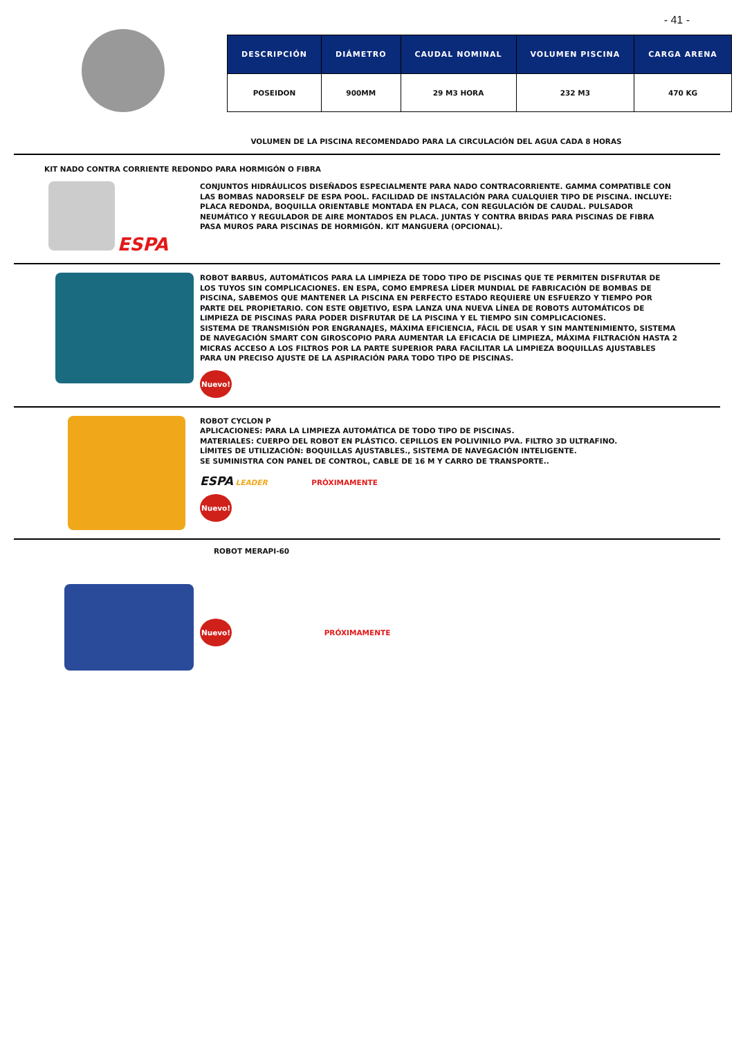- 41 -
| DESCRIPCIÓN | DIÁMETRO | CAUDAL NOMINAL | VOLUMEN PISCINA | CARGA ARENA |
| --- | --- | --- | --- | --- |
| POSEIDON | 900MM | 29 M3 HORA | 232 M3 | 470 KG |
VOLUMEN DE LA PISCINA RECOMENDADO PARA LA CIRCULACIÓN DEL AGUA CADA 8 HORAS
KIT NADO CONTRA CORRIENTE REDONDO PARA HORMIGÓN O FIBRA
ESPA
CONJUNTOS HIDRÁULICOS DISEÑADOS ESPECIALMENTE PARA NADO CONTRACORRIENTE. GAMMA COMPATIBLE CON LAS BOMBAS NADORSELF DE ESPA POOL. FACILIDAD DE INSTALACIÓN PARA CUALQUIER TIPO DE PISCINA. INCLUYE: PLACA REDONDA, BOQUILLA ORIENTABLE MONTADA EN PLACA, CON REGULACIÓN DE CAUDAL. PULSADOR NEUMÁTICO Y REGULADOR DE AIRE MONTADOS EN PLACA. JUNTAS Y CONTRA BRIDAS PARA PISCINAS DE FIBRA PASA MUROS PARA PISCINAS DE HORMIGÓN. KIT MANGUERA (OPCIONAL).
ROBOT BARBUS, AUTOMÁTICOS PARA LA LIMPIEZA DE TODO TIPO DE PISCINAS QUE TE PERMITEN DISFRUTAR DE LOS TUYOS SIN COMPLICACIONES. EN ESPA, COMO EMPRESA LÍDER MUNDIAL DE FABRICACIÓN DE BOMBAS DE PISCINA, SABEMOS QUE MANTENER LA PISCINA EN PERFECTO ESTADO REQUIERE UN ESFUERZO Y TIEMPO POR PARTE DEL PROPIETARIO. CON ESTE OBJETIVO, ESPA LANZA UNA NUEVA LÍNEA DE ROBOTS AUTOMÁTICOS DE LIMPIEZA DE PISCINAS PARA PODER DISFRUTAR DE LA PISCINA Y EL TIEMPO SIN COMPLICACIONES.
SISTEMA DE TRANSMISIÓN POR ENGRANAJES, MÁXIMA EFICIENCIA, FÁCIL DE USAR Y SIN MANTENIMIENTO, SISTEMA DE NAVEGACIÓN SMART CON GIROSCOPIO PARA AUMENTAR LA EFICACIA DE LIMPIEZA, MÁXIMA FILTRACIÓN HASTA 2 MICRAS ACCESO A LOS FILTROS POR LA PARTE SUPERIOR PARA FACILITAR LA LIMPIEZA BOQUILLAS AJUSTABLES PARA UN PRECISO AJUSTE DE LA ASPIRACIÓN PARA TODO TIPO DE PISCINAS.
Nuevo!
ROBOT CYCLON P
APLICACIONES: PARA LA LIMPIEZA AUTOMÁTICA DE TODO TIPO DE PISCINAS.
MATERIALES: CUERPO DEL ROBOT EN PLÁSTICO. CEPILLOS EN POLIVINILO PVA. FILTRO 3D ULTRAFINO.
LÍMITES DE UTILIZACIÓN: BOQUILLAS AJUSTABLES., SISTEMA DE NAVEGACIÓN INTELIGENTE.
SE SUMINISTRA CON PANEL DE CONTROL, CABLE DE 16 M Y CARRO DE TRANSPORTE..
ESPA LEADER PRÓXIMAMENTE
Nuevo!
ROBOT MERAPI-60
Nuevo! PRÓXIMAMENTE